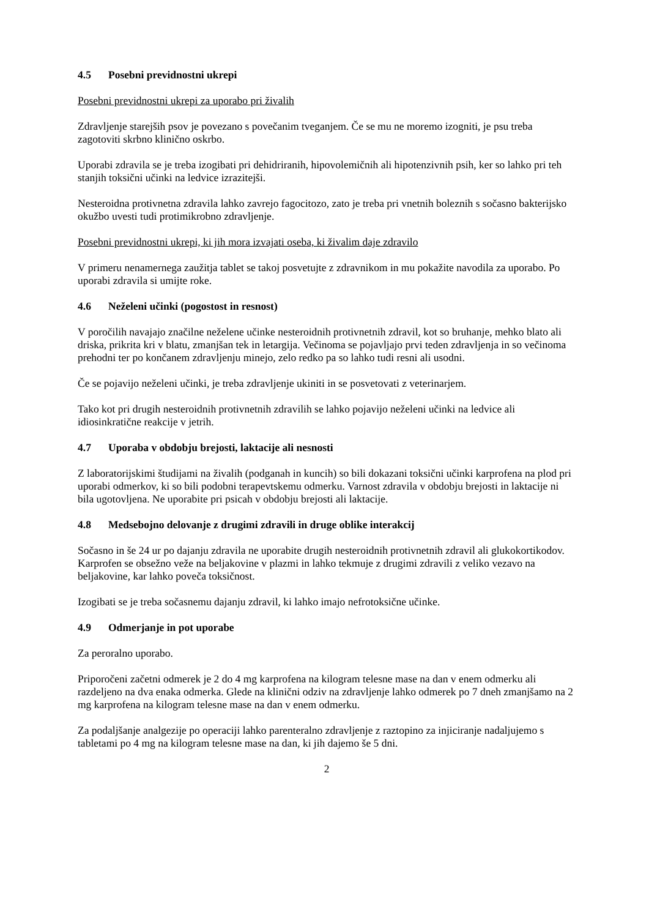4.5 Posebni previdnostni ukrepi
Posebni previdnostni ukrepi za uporabo pri živalih
Zdravljenje starejših psov je povezano s povečanim tveganjem. Če se mu ne moremo izogniti, je psu treba zagotoviti skrbno klinično oskrbo.
Uporabi zdravila se je treba izogibati pri dehidriranih, hipovolemičnih ali hipotenzivnih psih, ker so lahko pri teh stanjih toksični učinki na ledvice izrazitejši.
Nesteroidna protivnetna zdravila lahko zavrejo fagocitozo, zato je treba pri vnetnih boleznih s sočasno bakterijsko okužbo uvesti tudi protimikrobno zdravljenje.
Posebni previdnostni ukrepi, ki jih mora izvajati oseba, ki živalim daje zdravilo
V primeru nenamernega zaužitja tablet se takoj posvetujte z zdravnikom in mu pokažite navodila za uporabo. Po uporabi zdravila si umijte roke.
4.6 Neželeni učinki (pogostost in resnost)
V poročilih navajajo značilne neželene učinke nesteroidnih protivnetnih zdravil, kot so bruhanje, mehko blato ali driska, prikrita kri v blatu, zmanjšan tek in letargija. Večinoma se pojavljajo prvi teden zdravljenja in so večinoma prehodni ter po končanem zdravljenju minejo, zelo redko pa so lahko tudi resni ali usodni.
Če se pojavijo neželeni učinki, je treba zdravljenje ukiniti in se posvetovati z veterinarjem.
Tako kot pri drugih nesteroidnih protivnetnih zdravilih se lahko pojavijo neželeni učinki na ledvice ali idiosinkratične reakcije v jetrih.
4.7 Uporaba v obdobju brejosti, laktacije ali nesnosti
Z laboratorijskimi študijami na živalih (podganah in kuncih) so bili dokazani toksični učinki karprofena na plod pri uporabi odmerkov, ki so bili podobni terapevtskemu odmerku. Varnost zdravila v obdobju brejosti in laktacije ni bila ugotovljena. Ne uporabite pri psicah v obdobju brejosti ali laktacije.
4.8 Medsebojno delovanje z drugimi zdravili in druge oblike interakcij
Sočasno in še 24 ur po dajanju zdravila ne uporabite drugih nesteroidnih protivnetnih zdravil ali glukokortikodov. Karprofen se obsežno veže na beljakovine v plazmi in lahko tekmuje z drugimi zdravili z veliko vezavo na beljakovine, kar lahko poveča toksičnost.
Izogibati se je treba sočasnemu dajanju zdravil, ki lahko imajo nefrotoksične učinke.
4.9 Odmerjanje in pot uporabe
Za peroralno uporabo.
Priporočeni začetni odmerek je 2 do 4 mg karprofena na kilogram telesne mase na dan v enem odmerku ali razdeljeno na dva enaka odmerka. Glede na klinični odziv na zdravljenje lahko odmerek po 7 dneh zmanjšamo na 2 mg karprofena na kilogram telesne mase na dan v enem odmerku.
Za podaljšanje analgezije po operaciji lahko parenteralno zdravljenje z raztopino za injiciranje nadaljujemo s tabletami po 4 mg na kilogram telesne mase na dan, ki jih dajemo še 5 dni.
2